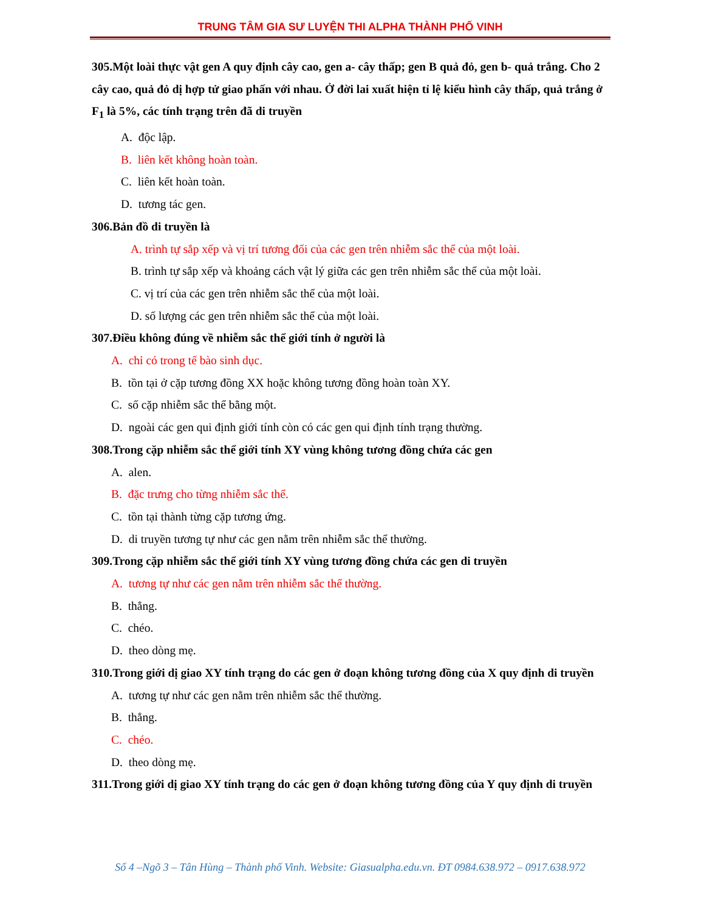TRUNG TÂM GIA SƯ LUYỆN THI ALPHA THÀNH PHỐ VINH
305.Một loài thực vật gen A quy định cây cao, gen a- cây thấp; gen B quả đỏ, gen b- quả trắng. Cho 2 cây cao, quả đỏ dị hợp tử giao phấn với nhau. Ở đời lai xuất hiện tỉ lệ kiểu hình cây thấp, quả trắng ở F<sub>1</sub> là 5%, các tính trạng trên đã di truyền
A. độc lập.
B. liên kết không hoàn toàn.
C. liên kết hoàn toàn.
D. tương tác gen.
306.Bản đồ di truyền là
A. trình tự sắp xếp và vị trí tương đối của các gen trên nhiễm sắc thể của một loài.
B. trình tự sắp xếp và khoảng cách vật lý giữa các gen trên nhiễm sắc thể của một loài.
C. vị trí của các gen trên nhiễm sắc thể của một loài.
D. số lượng các gen trên nhiễm sắc thể của một loài.
307.Điều không đúng về nhiễm sắc thể giới tính ở người là
A. chỉ có trong tế bào sinh dục.
B. tồn tại ở cặp tương đồng XX hoặc không tương đồng hoàn toàn XY.
C. số cặp nhiễm sắc thể bằng một.
D. ngoài các gen qui định giới tính còn có các gen qui định tính trạng thường.
308.Trong cặp nhiễm sắc thể giới tính XY vùng không tương đồng chứa các gen
A. alen.
B. đặc trưng cho từng nhiễm sắc thể.
C. tồn tại thành từng cặp tương ứng.
D. di truyền tương tự như các gen nằm trên nhiễm sắc thể thường.
309.Trong cặp nhiễm sắc thể giới tính XY vùng tương đồng chứa các gen di truyền
A. tương tự như các gen nằm trên nhiễm sắc thể thường.
B. thẳng.
C. chéo.
D. theo dòng mẹ.
310.Trong giới dị giao XY tính trạng do các gen ở đoạn không tương đồng của X quy định di truyền
A. tương tự như các gen nằm trên nhiễm sắc thể thường.
B. thẳng.
C. chéo.
D. theo dòng mẹ.
311.Trong giới dị giao XY tính trạng do các gen ở đoạn không tương đồng của Y quy định di truyền
Số 4 –Ngõ 3 – Tân Hùng – Thành phố Vinh. Website: Giasualpha.edu.vn. ĐT 0984.638.972 – 0917.638.972